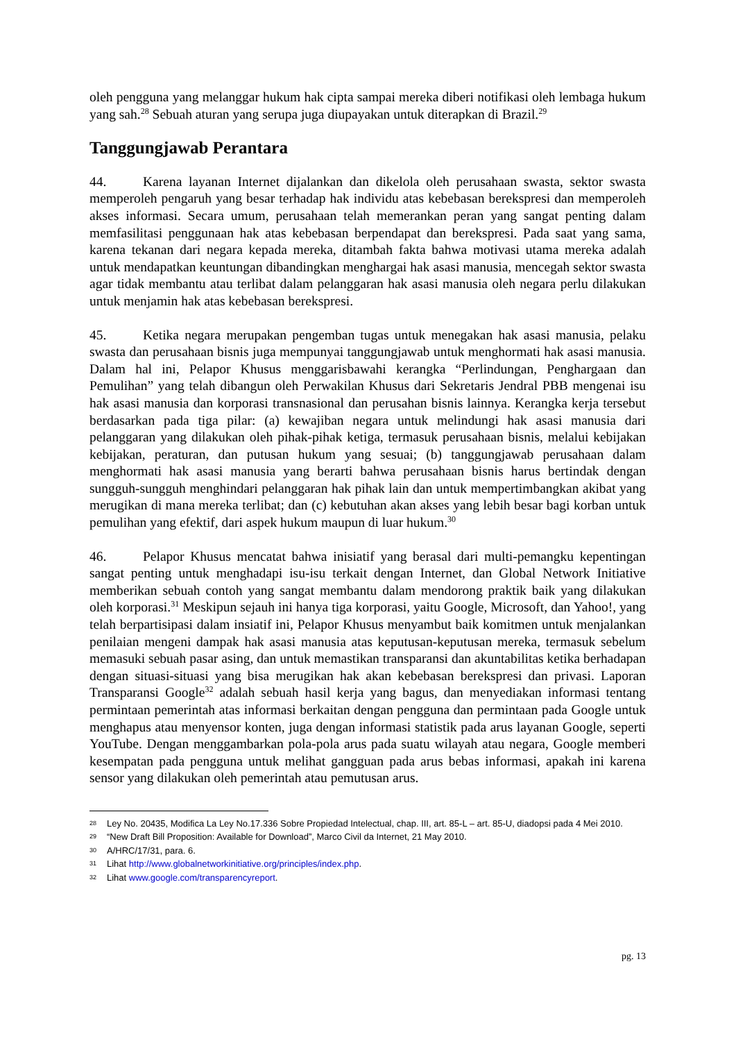oleh pengguna yang melanggar hukum hak cipta sampai mereka diberi notifikasi oleh lembaga hukum yang sah.<sup>28</sup> Sebuah aturan yang serupa juga diupayakan untuk diterapkan di Brazil.<sup>29</sup>
Tanggungjawab Perantara
44. Karena layanan Internet dijalankan dan dikelola oleh perusahaan swasta, sektor swasta memperoleh pengaruh yang besar terhadap hak individu atas kebebasan berekspresi dan memperoleh akses informasi. Secara umum, perusahaan telah memerankan peran yang sangat penting dalam memfasilitasi penggunaan hak atas kebebasan berpendapat dan berekspresi. Pada saat yang sama, karena tekanan dari negara kepada mereka, ditambah fakta bahwa motivasi utama mereka adalah untuk mendapatkan keuntungan dibandingkan menghargai hak asasi manusia, mencegah sektor swasta agar tidak membantu atau terlibat dalam pelanggaran hak asasi manusia oleh negara perlu dilakukan untuk menjamin hak atas kebebasan berekspresi.
45. Ketika negara merupakan pengemban tugas untuk menegakan hak asasi manusia, pelaku swasta dan perusahaan bisnis juga mempunyai tanggungjawab untuk menghormati hak asasi manusia. Dalam hal ini, Pelapor Khusus menggarisbawahi kerangka “Perlindungan, Penghargaan dan Pemulihan” yang telah dibangun oleh Perwakilan Khusus dari Sekretaris Jendral PBB mengenai isu hak asasi manusia dan korporasi transnasional dan perusahan bisnis lainnya. Kerangka kerja tersebut berdasarkan pada tiga pilar: (a) kewajiban negara untuk melindungi hak asasi manusia dari pelanggaran yang dilakukan oleh pihak-pihak ketiga, termasuk perusahaan bisnis, melalui kebijakan kebijakan, peraturan, dan putusan hukum yang sesuai; (b) tanggungjawab perusahaan dalam menghormati hak asasi manusia yang berarti bahwa perusahaan bisnis harus bertindak dengan sungguh-sungguh menghindari pelanggaran hak pihak lain dan untuk mempertimbangkan akibat yang merugikan di mana mereka terlibat; dan (c) kebutuhan akan akses yang lebih besar bagi korban untuk pemulihan yang efektif, dari aspek hukum maupun di luar hukum.<sup>30</sup>
46. Pelapor Khusus mencatat bahwa inisiatif yang berasal dari multi-pemangku kepentingan sangat penting untuk menghadapi isu-isu terkait dengan Internet, dan Global Network Initiative memberikan sebuah contoh yang sangat membantu dalam mendorong praktik baik yang dilakukan oleh korporasi.<sup>31</sup> Meskipun sejauh ini hanya tiga korporasi, yaitu Google, Microsoft, dan Yahoo!, yang telah berpartisipasi dalam insiatif ini, Pelapor Khusus menyambut baik komitmen untuk menjalankan penilaian mengeni dampak hak asasi manusia atas keputusan-keputusan mereka, termasuk sebelum memasuki sebuah pasar asing, dan untuk memastikan transparansi dan akuntabilitas ketika berhadapan dengan situasi-situasi yang bisa merugikan hak akan kebebasan berekspresi dan privasi. Laporan Transparansi Google<sup>32</sup> adalah sebuah hasil kerja yang bagus, dan menyediakan informasi tentang permintaan pemerintah atas informasi berkaitan dengan pengguna dan permintaan pada Google untuk menghapus atau menyensor konten, juga dengan informasi statistik pada arus layanan Google, seperti YouTube. Dengan menggambarkan pola-pola arus pada suatu wilayah atau negara, Google memberi kesempatan pada pengguna untuk melihat gangguan pada arus bebas informasi, apakah ini karena sensor yang dilakukan oleh pemerintah atau pemutusan arus.
28 Ley No. 20435, Modifica La Ley No.17.336 Sobre Propiedad Intelectual, chap. III, art. 85-L – art. 85-U, diadopsi pada 4 Mei 2010.
29 “New Draft Bill Proposition: Available for Download”, Marco Civil da Internet, 21 May 2010.
30 A/HRC/17/31, para. 6.
31 Lihat http://www.globalnetworkinitiative.org/principles/index.php.
32 Lihat www.google.com/transparencyreport.
pg. 13